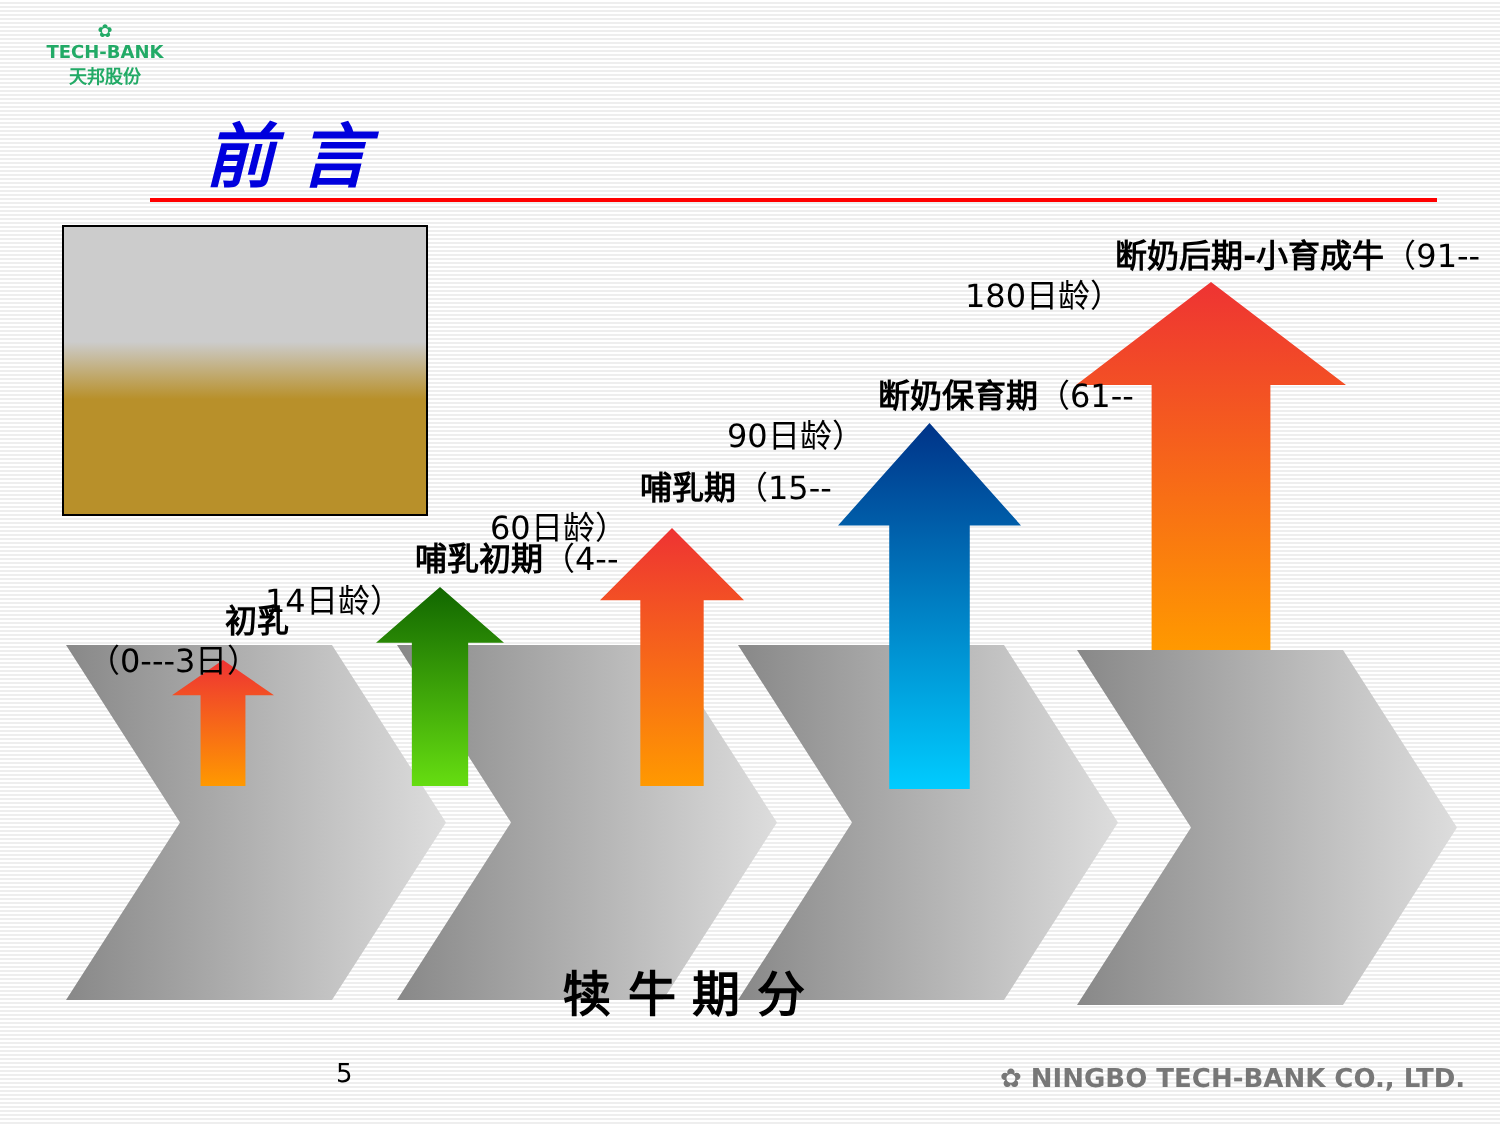✿
TECH-BANK
天邦股份
前 言
初乳
（0---3日）
14日龄）
哺乳初期（4--
60日龄）
哺乳期（15--
90日龄）
断奶保育期（61--
180日龄）
断奶后期-小育成牛（91--
犊 牛 期 分
5 ✿ NINGBO TECH-BANK CO., LTD.